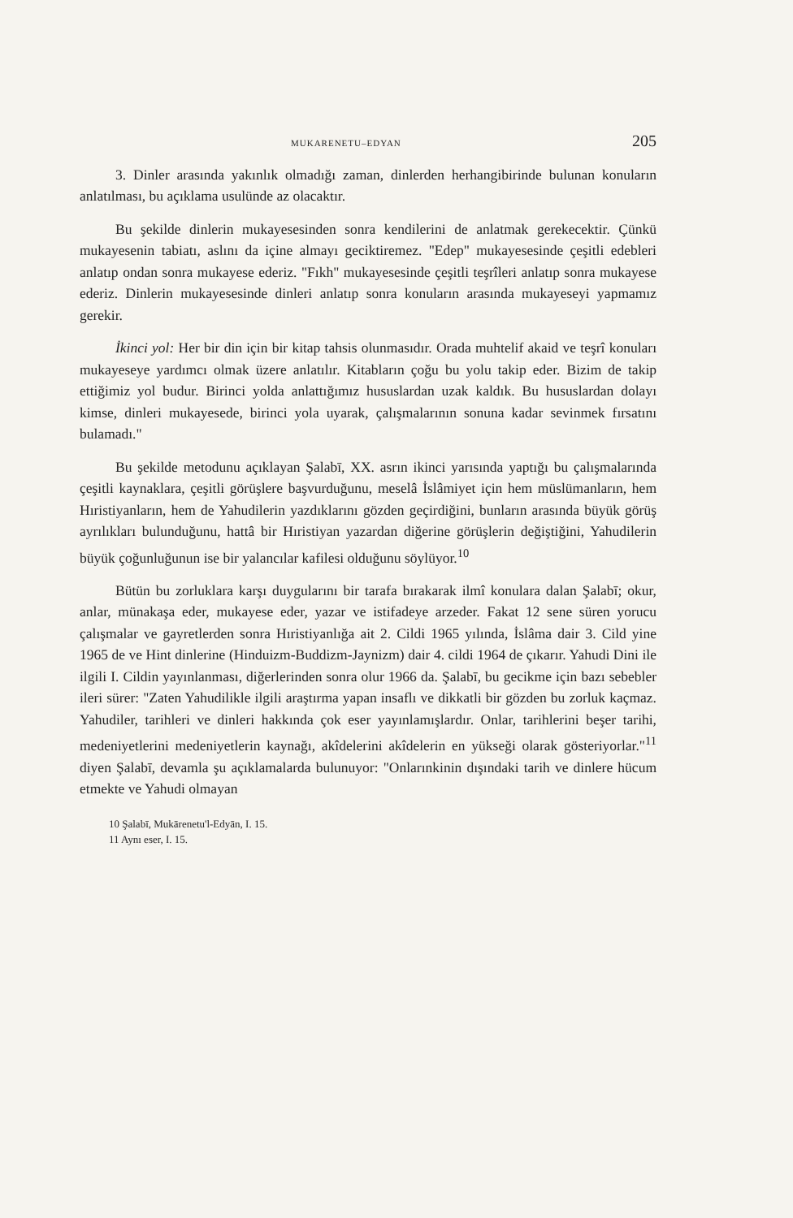MUKARENETU–EDYAN 205
3. Dinler arasında yakınlık olmadığı zaman, dinlerden herhangibirinde bulunan konuların anlatılması, bu açıklama usulünde az olacaktır.
Bu şekilde dinlerin mukayesesinden sonra kendilerini de anlatmak gerekecektir. Çünkü mukayesenin tabiatı, aslını da içine almayı geciktiremez. "Edep" mukayesesinde çeşitli edebleri anlatıp ondan sonra mukayese ederiz. "Fıkh" mukayesesinde çeşitli teşrîleri anlatıp sonra mukayese ederiz. Dinlerin mukayesesinde dinleri anlatıp sonra konuların arasında mukayeseyi yapmamız gerekir.
İkinci yol: Her bir din için bir kitap tahsis olunmasıdır. Orada muhtelif akaid ve teşrî konuları mukayeseye yardımcı olmak üzere anlatılır. Kitabların çoğu bu yolu takip eder. Bizim de takip ettiğimiz yol budur. Birinci yolda anlattığımız hususlardan uzak kaldık. Bu hususlardan dolayı kimse, dinleri mukayesede, birinci yola uyarak, çalışmalarının sonuna kadar sevinmek fırsatını bulamadı."
Bu şekilde metodunu açıklayan Şalabī, XX. asrın ikinci yarısında yaptığı bu çalışmalarında çeşitli kaynaklara, çeşitli görüşlere başvurduğunu, meselâ İslâmiyet için hem müslümanların, hem Hıristiyanların, hem de Yahudilerin yazdıklarını gözden geçirdiğini, bunların arasında büyük görüş ayrılıkları bulunduğunu, hattâ bir Hıristiyan yazardan diğerine görüşlerin değiştiğini, Yahudilerin büyük çoğunluğunun ise bir yalancılar kafilesi olduğunu söylüyor.<sup>10</sup>
Bütün bu zorluklara karşı duygularını bir tarafa bırakarak ilmî konulara dalan Şalabī; okur, anlar, münakaşa eder, mukayese eder, yazar ve istifadeye arzeder. Fakat 12 sene süren yorucu çalışmalar ve gayretlerden sonra Hıristiyanlığa ait 2. Cildi 1965 yılında, İslâma dair 3. Cild yine 1965 de ve Hint dinlerine (Hinduizm-Buddizm-Jaynizm) dair 4. cildi 1964 de çıkarır. Yahudi Dini ile ilgili I. Cildin yayınlanması, diğerlerinden sonra olur 1966 da. Şalabī, bu gecikme için bazı sebebler ileri sürer: "Zaten Yahudilikle ilgili araştırma yapan insaflı ve dikkatli bir gözden bu zorluk kaçmaz. Yahudiler, tarihleri ve dinleri hakkında çok eser yayınlamışlardır. Onlar, tarihlerini beşer tarihi, medeniyetlerini medeniyetlerin kaynağı, akîdelerini akîdelerin en yükseği olarak gösteriyorlar."<sup>11</sup> diyen Şalabī, devamla şu açıklamalarda bulunuyor: "Onlarınkinin dışındaki tarih ve dinlere hücum etmekte ve Yahudi olmayan
10 Şalabī, Mukārenetu'l-Edyān, I. 15.
11 Aynı eser, I. 15.